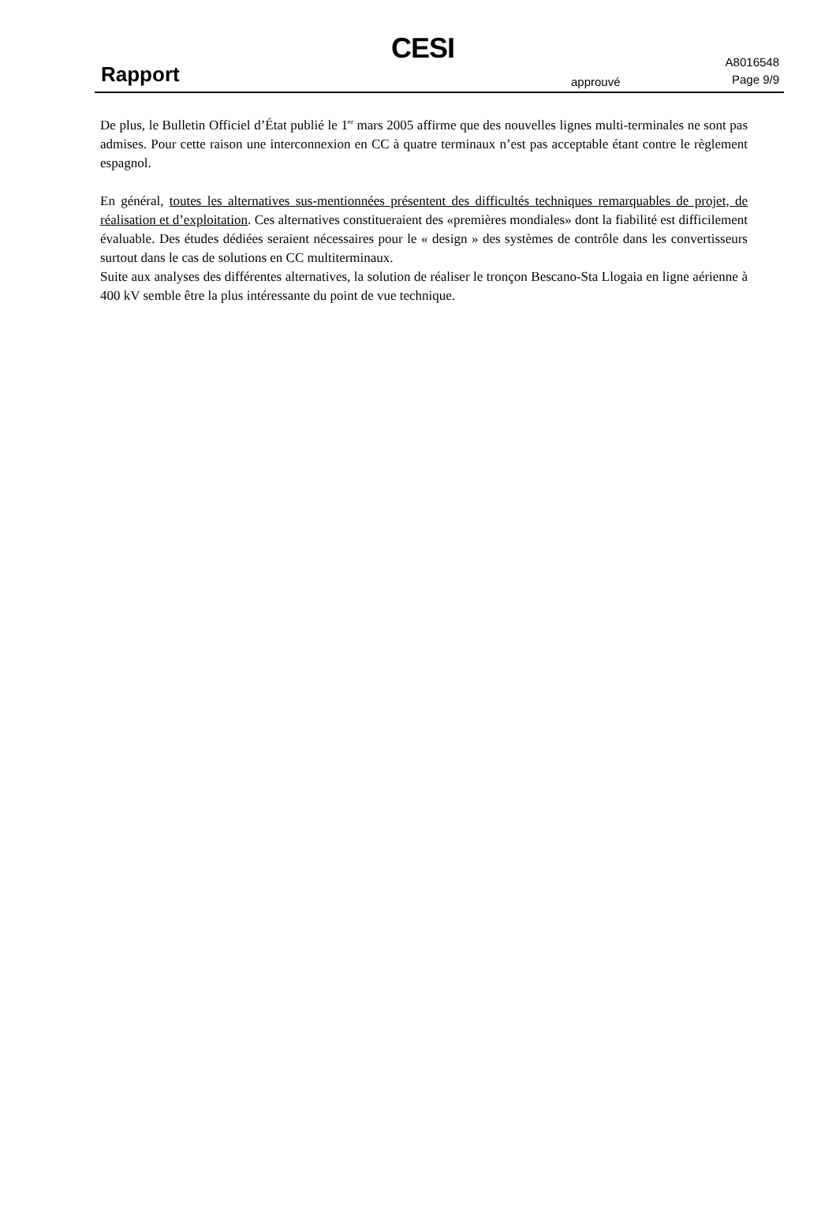CESI
Rapport approuvé
A8016548
Page 9/9
De plus, le Bulletin Officiel d’État publié le 1<sup>er</sup> mars 2005 affirme que des nouvelles lignes multi-terminales ne sont pas admises. Pour cette raison une interconnexion en CC à quatre terminaux n’est pas acceptable étant contre le règlement espagnol.
En général, toutes les alternatives sus-mentionnées présentent des difficultés techniques remarquables de projet, de réalisation et d’exploitation. Ces alternatives constitueraient des «premières mondiales» dont la fiabilité est difficilement évaluable. Des études dédiées seraient nécessaires pour le « design » des systèmes de contrôle dans les convertisseurs surtout dans le cas de solutions en CC multiterminaux.
Suite aux analyses des différentes alternatives, la solution de réaliser le tronçon Bescano-Sta Llogaia en ligne aérienne à 400 kV semble être la plus intéressante du point de vue technique.